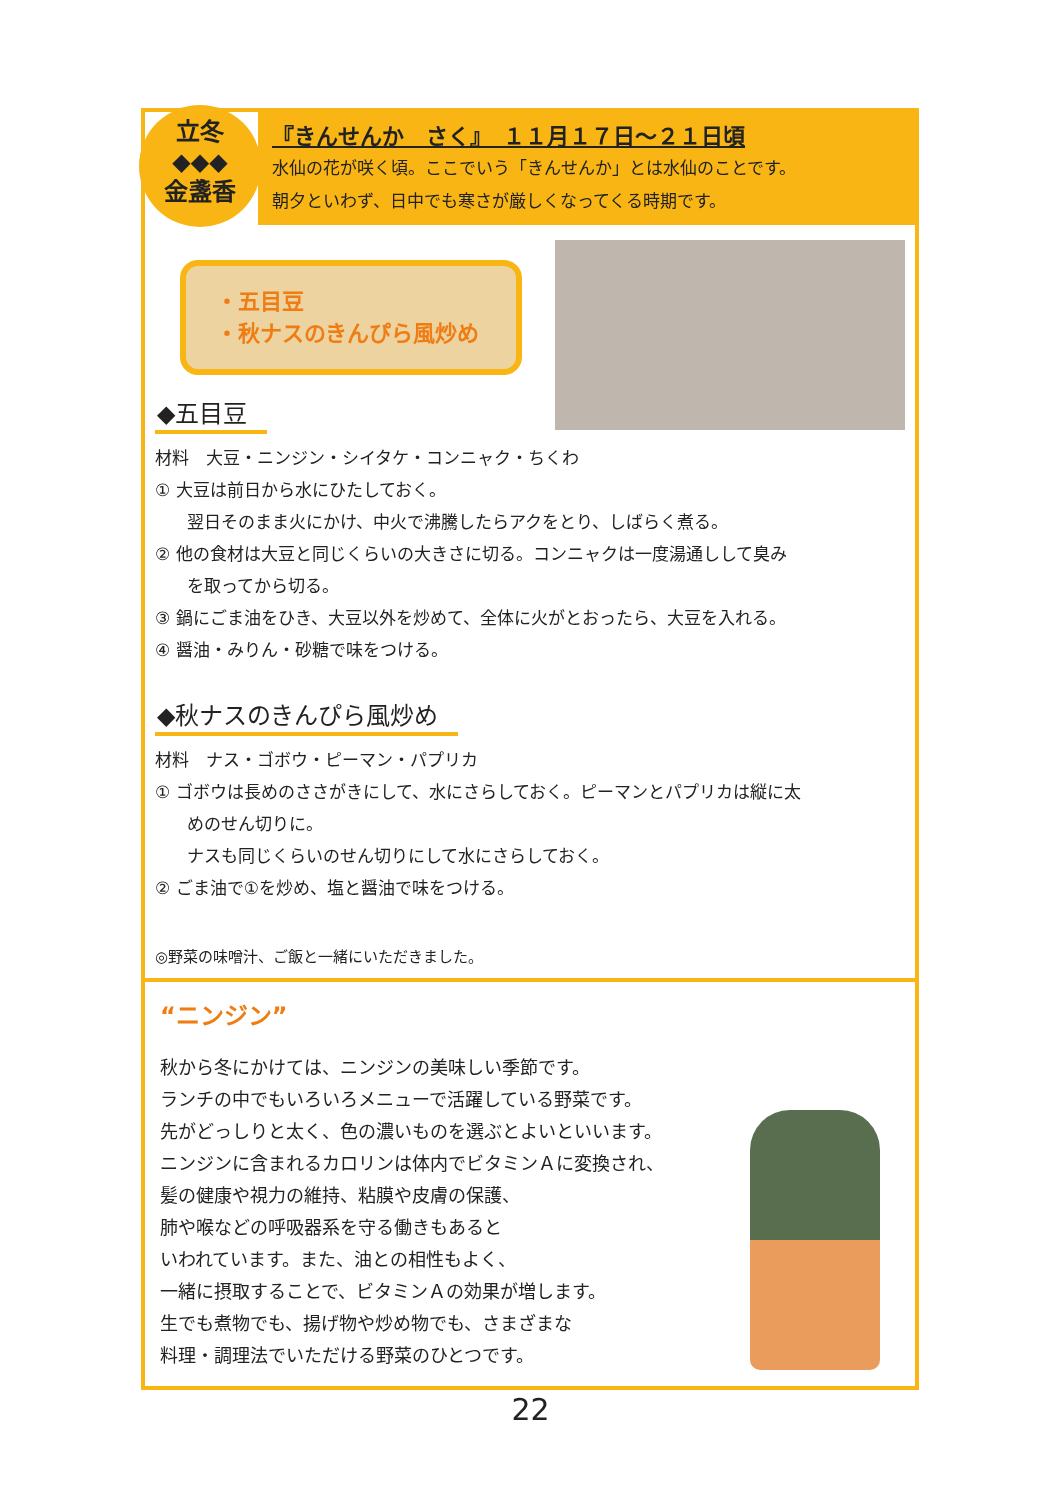立冬
◆◆◆
金盞香
『きんせんか　さく』　１１月１７日～２１日頃
水仙の花が咲く頃。ここでいう「きんせんか」とは水仙のことです。
朝夕といわず、日中でも寒さが厳しくなってくる時期です。
・五目豆
・秋ナスのきんぴら風炒め
◆五目豆
材料　大豆・ニンジン・シイタケ・コンニャク・ちくわ
① 大豆は前日から水にひたしておく。
翌日そのまま火にかけ、中火で沸騰したらアクをとり、しばらく煮る。
② 他の食材は大豆と同じくらいの大きさに切る。コンニャクは一度湯通しして臭み
を取ってから切る。
③ 鍋にごま油をひき、大豆以外を炒めて、全体に火がとおったら、大豆を入れる。
④ 醤油・みりん・砂糖で味をつける。
◆秋ナスのきんぴら風炒め
材料　ナス・ゴボウ・ピーマン・パプリカ
① ゴボウは長めのささがきにして、水にさらしておく。ピーマンとパプリカは縦に太
めのせん切りに。
ナスも同じくらいのせん切りにして水にさらしておく。
② ごま油で①を炒め、塩と醤油で味をつける。
◎野菜の味噌汁、ご飯と一緒にいただきました。
“ニンジン”
秋から冬にかけては、ニンジンの美味しい季節です。
ランチの中でもいろいろメニューで活躍している野菜です。
先がどっしりと太く、色の濃いものを選ぶとよいといいます。
ニンジンに含まれるカロリンは体内でビタミンＡに変換され、
髪の健康や視力の維持、粘膜や皮膚の保護、
肺や喉などの呼吸器系を守る働きもあると
いわれています。また、油との相性もよく、
一緒に摂取することで、ビタミンＡの効果が増します。
生でも煮物でも、揚げ物や炒め物でも、さまざまな
料理・調理法でいただける野菜のひとつです。
22